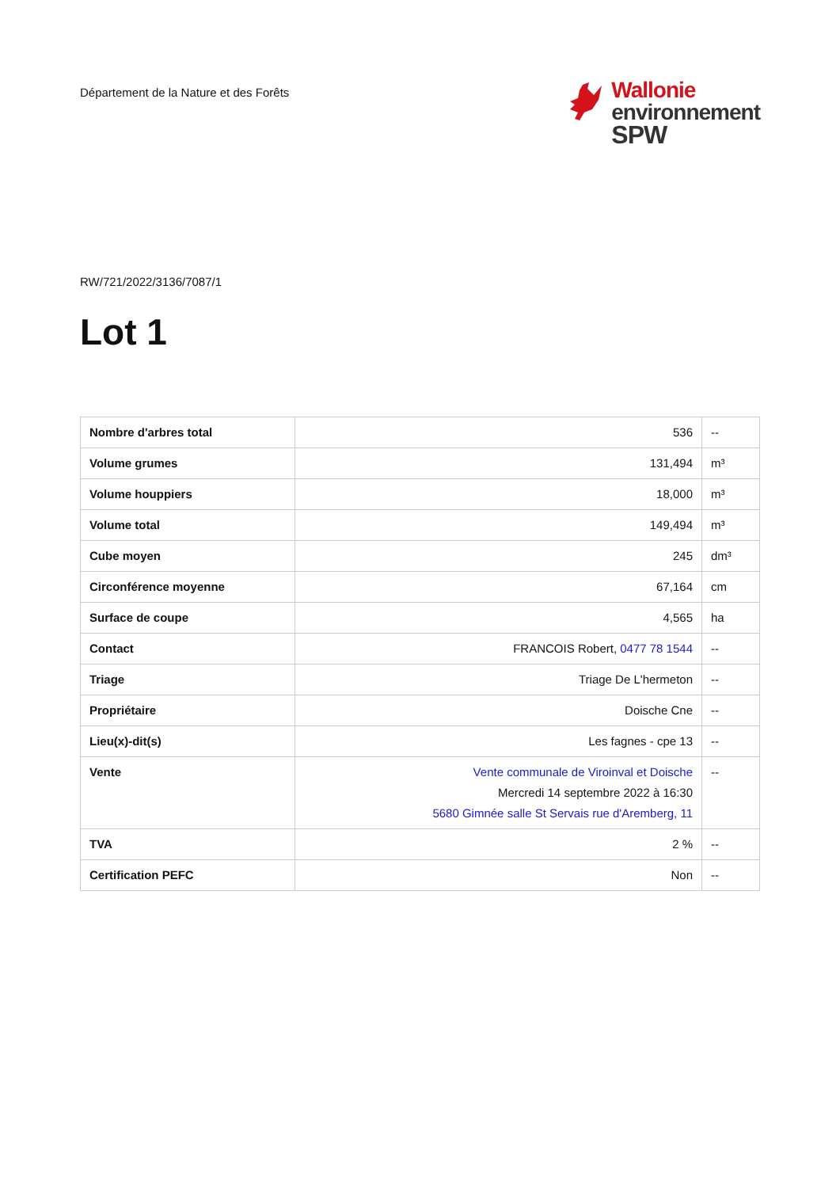Département de la Nature et des Forêts
Wallonie
environnement
SPW
RW/721/2022/3136/7087/1
Lot 1
| Nombre d'arbres total | 536 | -- |
| Volume grumes | 131,494 | m³ |
| Volume houppiers | 18,000 | m³ |
| Volume total | 149,494 | m³ |
| Cube moyen | 245 | dm³ |
| Circonférence moyenne | 67,164 | cm |
| Surface de coupe | 4,565 | ha |
| Contact | FRANCOIS Robert, 0477 78 1544 | -- |
| Triage | Triage De L'hermeton | -- |
| Propriétaire | Doische Cne | -- |
| Lieu(x)-dit(s) | Les fagnes - cpe 13 | -- |
| Vente | Vente communale de Viroinval et Doische Mercredi 14 septembre 2022 à 16:30 5680 Gimnée salle St Servais rue d'Aremberg, 11 | -- |
| TVA | 2 % | -- |
| Certification PEFC | Non | -- |